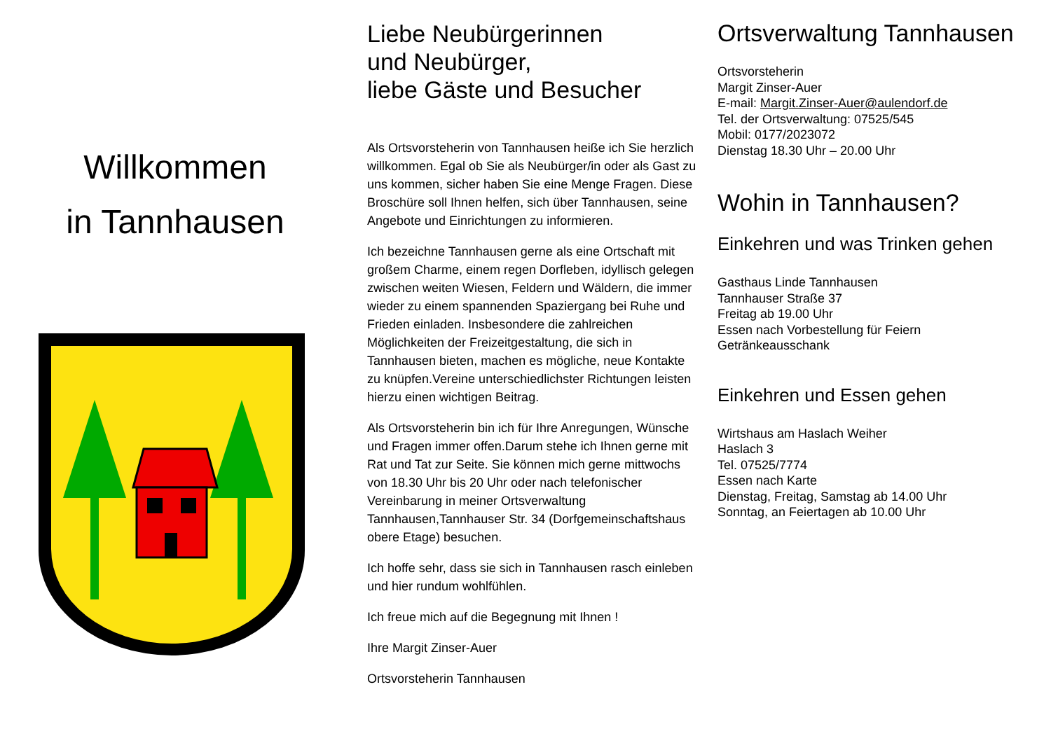Willkommen
in Tannhausen
Liebe Neubürgerinnen
und Neubürger,
liebe Gäste und Besucher
Als Ortsvorsteherin von Tannhausen heiße ich Sie herzlich willkommen. Egal ob Sie als Neubürger/in oder als Gast zu uns kommen, sicher haben Sie eine Menge Fragen. Diese Broschüre soll Ihnen helfen, sich über Tannhausen, seine Angebote und Einrichtungen zu informieren.
Ich bezeichne Tannhausen gerne als eine Ortschaft mit großem Charme, einem regen Dorfleben, idyllisch gelegen zwischen weiten Wiesen, Feldern und Wäldern, die immer wieder zu einem spannenden Spaziergang bei Ruhe und Frieden einladen. Insbesondere die zahlreichen Möglichkeiten der Freizeitgestaltung, die sich in Tannhausen bieten, machen es mögliche, neue Kontakte zu knüpfen.Vereine unterschiedlichster Richtungen leisten hierzu einen wichtigen Beitrag.
Als Ortsvorsteherin bin ich für Ihre Anregungen, Wünsche und Fragen immer offen.Darum stehe ich Ihnen gerne mit Rat und Tat zur Seite. Sie können mich gerne mittwochs von 18.30 Uhr bis 20 Uhr oder nach telefonischer Vereinbarung in meiner Ortsverwaltung Tannhausen,Tannhauser Str. 34 (Dorfgemeinschaftshaus obere Etage) besuchen.
Ich hoffe sehr, dass sie sich in Tannhausen rasch einleben und hier rundum wohlfühlen.
Ich freue mich auf die Begegnung mit Ihnen !
Ihre Margit Zinser-Auer
Ortsvorsteherin Tannhausen
Ortsverwaltung Tannhausen
Ortsvorsteherin
Margit Zinser-Auer
E-mail: Margit.Zinser-Auer@aulendorf.de
Tel. der Ortsverwaltung: 07525/545
Mobil: 0177/2023072
Dienstag 18.30 Uhr – 20.00 Uhr
Wohin in Tannhausen?
Einkehren und was Trinken gehen
Gasthaus Linde Tannhausen
Tannhauser Straße 37
Freitag ab 19.00 Uhr
Essen nach Vorbestellung für Feiern
Getränkeausschank
Einkehren und Essen gehen
Wirtshaus am Haslach Weiher
Haslach 3
Tel. 07525/7774
Essen nach Karte
Dienstag, Freitag, Samstag ab 14.00 Uhr
Sonntag, an Feiertagen ab 10.00 Uhr